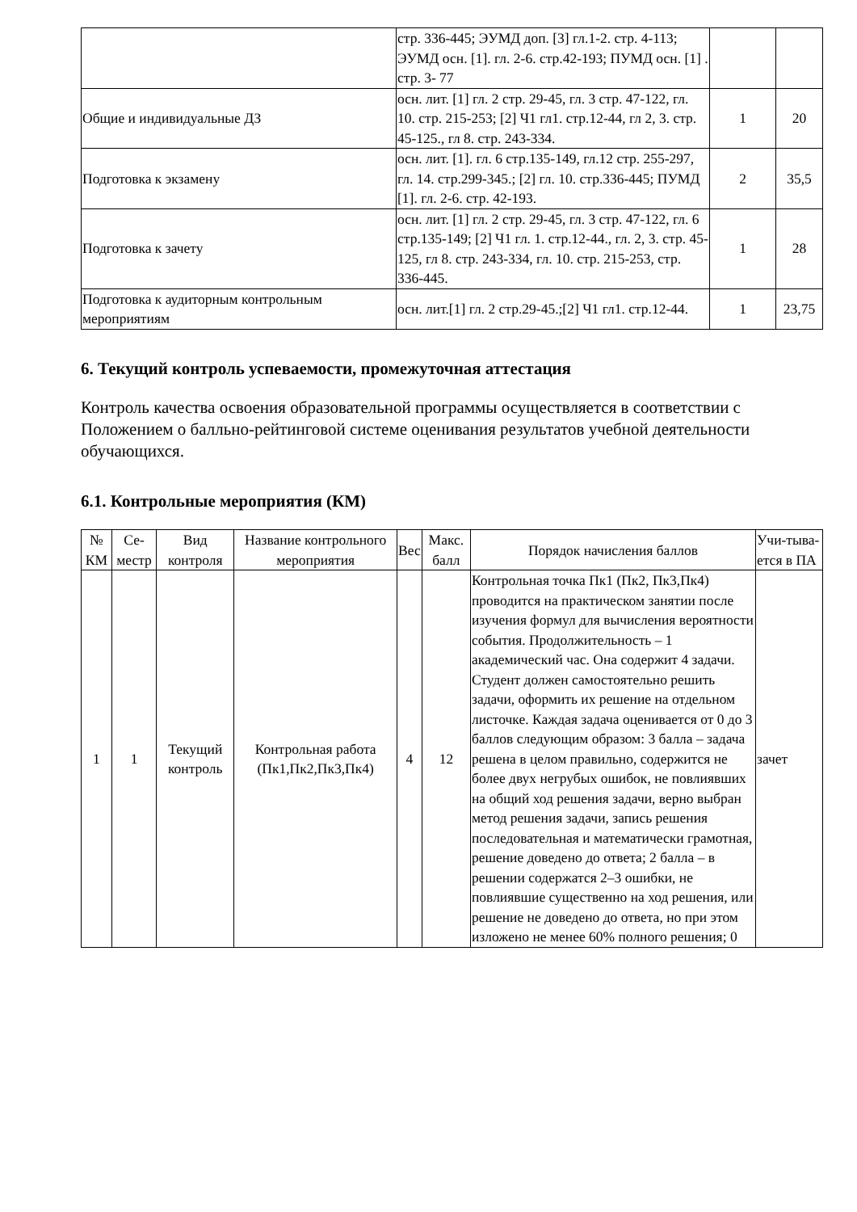| | стр. 336-445; ЭУМД доп. [3] гл.1-2. стр. 4-113; ЭУМД осн. [1]. гл. 2-6. стр.42-193; ПУМД осн. [1] . стр. 3- 77 | | |
| Общие и индивидуальные ДЗ | осн. лит. [1] гл. 2 стр. 29-45, гл. 3 стр. 47-122, гл. 10. стр. 215-253; [2] Ч1 гл1. стр.12-44, гл 2, 3. стр. 45-125., гл 8. стр. 243-334. | 1 | 20 |
| Подготовка к экзамену | осн. лит. [1]. гл. 6 стр.135-149, гл.12 стр. 255-297, гл. 14. стр.299-345.; [2] гл. 10. стр.336-445; ПУМД [1]. гл. 2-6. стр. 42-193. | 2 | 35,5 |
| Подготовка к зачету | осн. лит. [1] гл. 2 стр. 29-45, гл. 3 стр. 47-122, гл. 6 стр.135-149; [2] Ч1 гл. 1. стр.12-44., гл. 2, 3. стр. 45-125, гл 8. стр. 243-334, гл. 10. стр. 215-253, стр. 336-445. | 1 | 28 |
| Подготовка к аудиторным контрольным мероприятиям | осн. лит.[1] гл. 2 стр.29-45.;[2] Ч1 гл1. стр.12-44. | 1 | 23,75 |
6. Текущий контроль успеваемости, промежуточная аттестация
Контроль качества освоения образовательной программы осуществляется в соответствии с Положением о балльно-рейтинговой системе оценивания результатов учебной деятельности обучающихся.
6.1. Контрольные мероприятия (КМ)
| № КМ | Се-местр | Вид контроля | Название контрольного мероприятия | Вес | Макс. балл | Порядок начисления баллов | Учи-тыва-ется в ПА |
| --- | --- | --- | --- | --- | --- | --- | --- |
| 1 | 1 | Текущий контроль | Контрольная работа (Пк1,Пк2,Пк3,Пк4) | 4 | 12 | Контрольная точка Пк1 (Пк2, Пк3,Пк4) проводится на практическом занятии после изучения формул для вычисления вероятности события. Продолжительность – 1 академический час. Она содержит 4 задачи. Студент должен самостоятельно решить задачи, оформить их решение на отдельном листочке. Каждая задача оценивается от 0 до 3 баллов следующим образом: 3 балла – задача решена в целом правильно, содержится не более двух негрубых ошибок, не повлиявших на общий ход решения задачи, верно выбран метод решения задачи, запись решения последовательная и математически грамотная, решение доведено до ответа; 2 балла – в решении содержатся 2–3 ошибки, не повлиявшие существенно на ход решения, или решение не доведено до ответа, но при этом изложено не менее 60% полного решения; 0 | зачет |